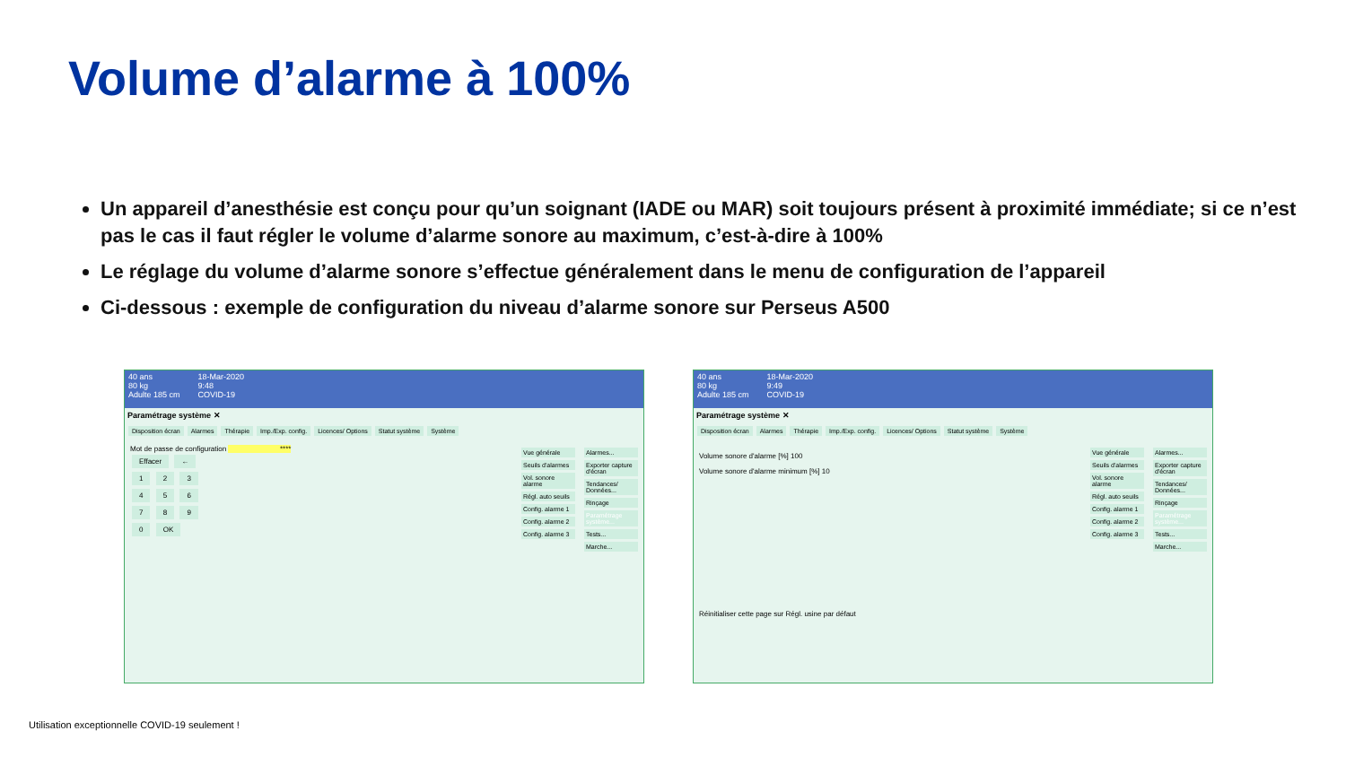Volume d’alarme à 100%
Un appareil d’anesthésie est conçu pour qu’un soignant (IADE ou MAR) soit toujours présent à proximité immédiate; si ce n’est pas le cas il faut régler le volume d’alarme sonore au maximum, c’est-à-dire à 100%
Le réglage du volume d’alarme sonore s’effectue généralement dans le menu de configuration de l’appareil
Ci-dessous : exemple de configuration du niveau d’alarme sonore sur Perseus A500
40 ans
80 kg
Adulte 185 cm
18-Mar-2020
9:48
COVID-19
Paramétrage système ✕
Disposition écran Alarmes Thérapie Imp./Exp. config. Licences/ Options Statut système Système
Mot de passe de configuration ****
Effacer ←
1 2 3
4 5 6
7 8 9
0 OK
Vue générale
Seuils d'alarmes
Vol. sonore alarme
Régl. auto seuils
Config. alarme 1
Config. alarme 2
Config. alarme 3
Alarmes...
Exporter capture d'écran
Tendances/ Données...
Rinçage
Paramétrage système...
Tests...
Marche...
40 ans
80 kg
Adulte 185 cm
18-Mar-2020
9:49
COVID-19
Paramétrage système ✕
Disposition écran Alarmes Thérapie Imp./Exp. config. Licences/ Options Statut système Système
Volume sonore d'alarme [%] 100
Volume sonore d'alarme minimum [%] 10
Réinitialiser cette page sur Régl. usine par défaut
Vue générale
Seuils d'alarmes
Vol. sonore alarme
Régl. auto seuils
Config. alarme 1
Config. alarme 2
Config. alarme 3
Alarmes...
Exporter capture d'écran
Tendances/ Données...
Rinçage
Paramétrage système...
Tests...
Marche...
Utilisation exceptionnelle COVID-19 seulement !